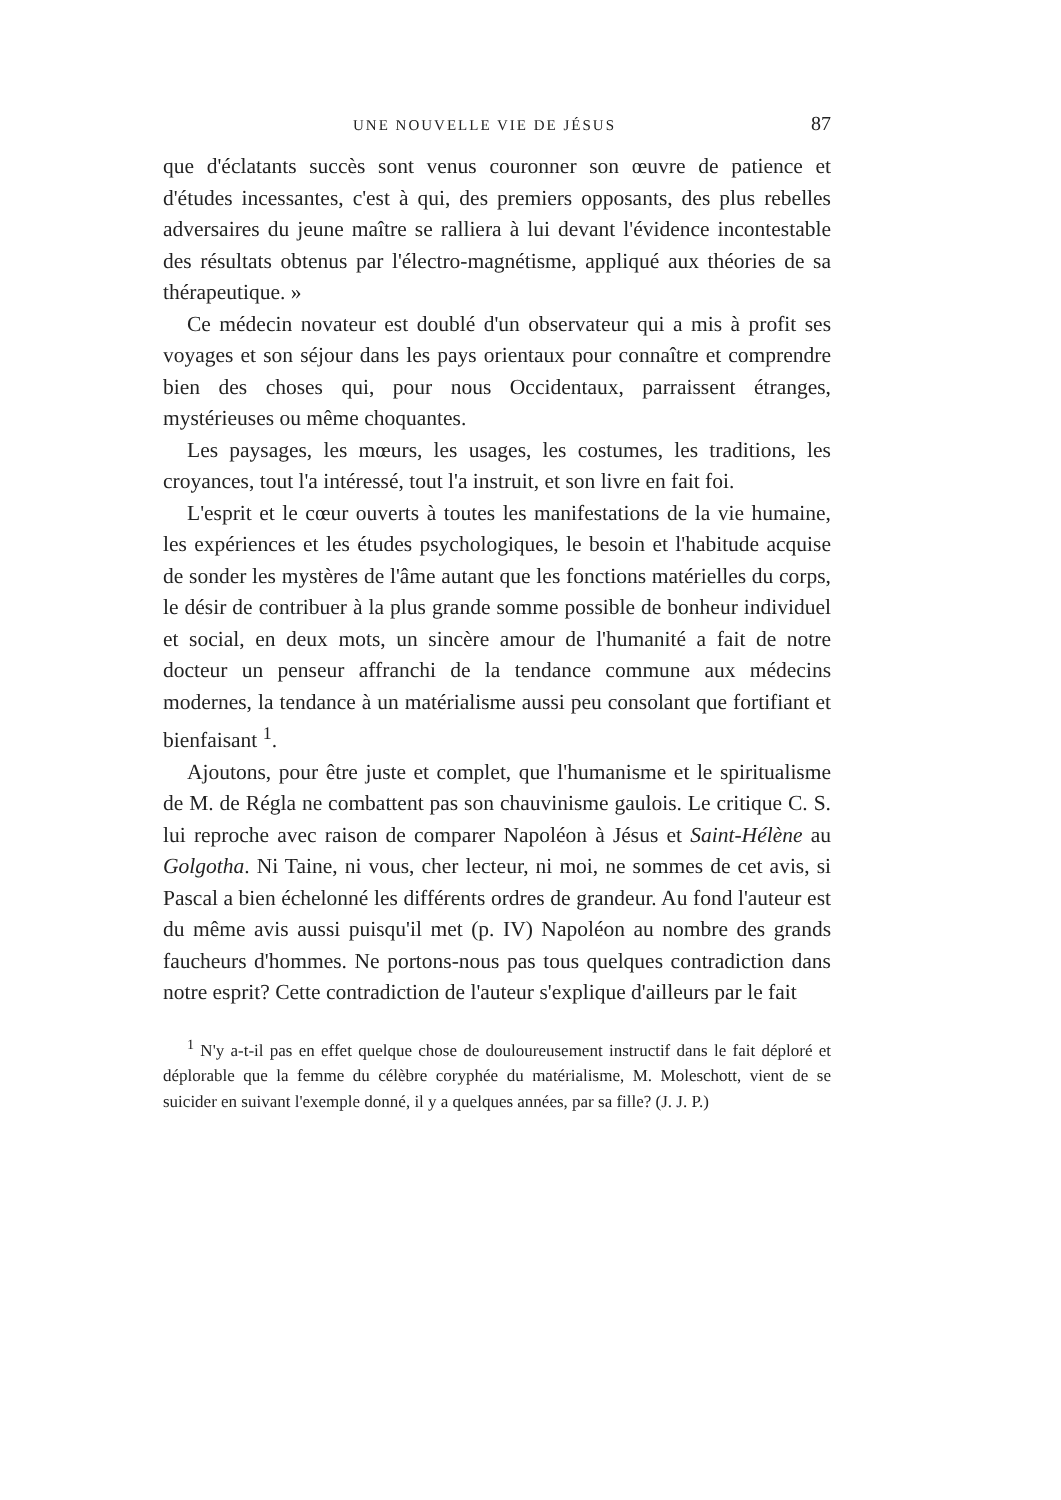UNE NOUVELLE VIE DE JÉSUS 87
que d'éclatants succès sont venus couronner son œuvre de patience et d'études incessantes, c'est à qui, des premiers opposants, des plus rebelles adversaires du jeune maître se ralliera à lui devant l'évidence incontestable des résultats obtenus par l'électro-magnétisme, appliqué aux théories de sa thérapeutique. »
Ce médecin novateur est doublé d'un observateur qui a mis à profit ses voyages et son séjour dans les pays orientaux pour connaître et comprendre bien des choses qui, pour nous Occidentaux, parraissent étranges, mystérieuses ou même choquantes.
Les paysages, les mœurs, les usages, les costumes, les traditions, les croyances, tout l'a intéressé, tout l'a instruit, et son livre en fait foi.
L'esprit et le cœur ouverts à toutes les manifestations de la vie humaine, les expériences et les études psychologiques, le besoin et l'habitude acquise de sonder les mystères de l'âme autant que les fonctions matérielles du corps, le désir de contribuer à la plus grande somme possible de bonheur individuel et social, en deux mots, un sincère amour de l'humanité a fait de notre docteur un penseur affranchi de la tendance commune aux médecins modernes, la tendance à un matérialisme aussi peu consolant que fortifiant et bienfaisant <sup>1</sup>.
Ajoutons, pour être juste et complet, que l'humanisme et le spiritualisme de M. de Régla ne combattent pas son chauvinisme gaulois. Le critique C. S. lui reproche avec raison de comparer Napoléon à Jésus et Saint-Hélène au Golgotha. Ni Taine, ni vous, cher lecteur, ni moi, ne sommes de cet avis, si Pascal a bien échelonné les différents ordres de grandeur. Au fond l'auteur est du même avis aussi puisqu'il met (p. IV) Napoléon au nombre des grands faucheurs d'hommes. Ne portons-nous pas tous quelques contradiction dans notre esprit? Cette contradiction de l'auteur s'explique d'ailleurs par le fait
<sup>1</sup> N'y a-t-il pas en effet quelque chose de douloureusement instructif dans le fait déploré et déplorable que la femme du célèbre coryphée du matérialisme, M. Moleschott, vient de se suicider en suivant l'exemple donné, il y a quelques années, par sa fille? (J. J. P.)